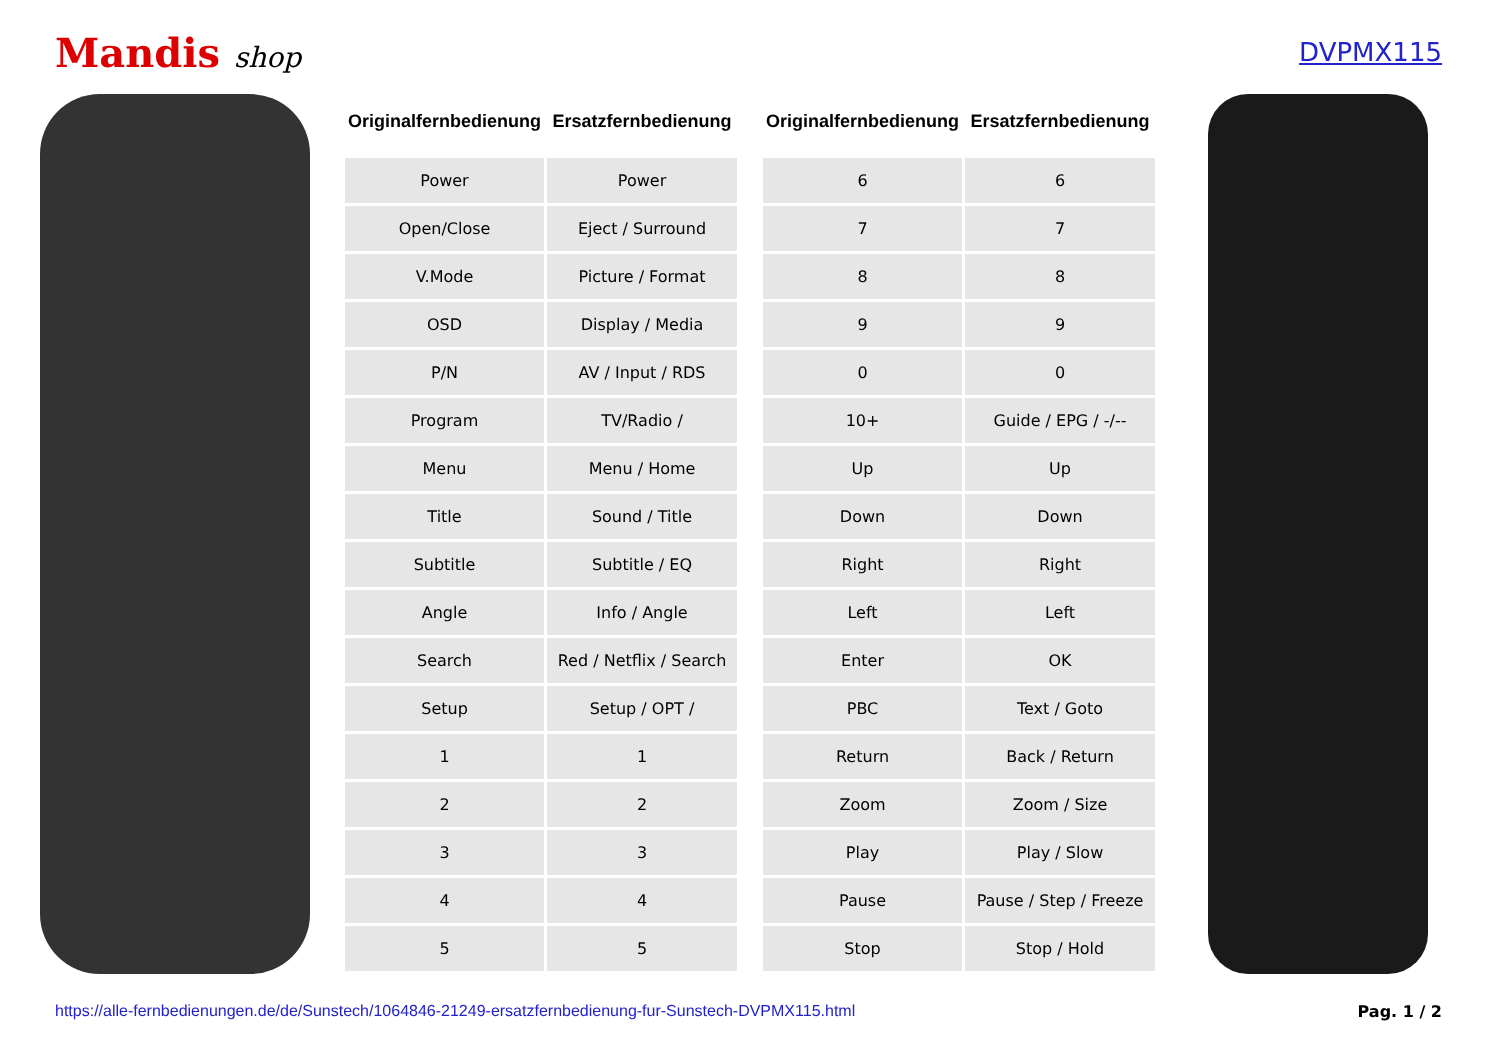Mandis shop DVPMX115
| Originalfernbedienung | Ersatzfernbedienung |
| --- | --- |
| Power | Power |
| Open/Close | Eject / Surround |
| V.Mode | Picture / Format |
| OSD | Display / Media |
| P/N | AV / Input / RDS |
| Program | TV/Radio / |
| Menu | Menu / Home |
| Title | Sound / Title |
| Subtitle | Subtitle / EQ |
| Angle | Info / Angle |
| Search | Red / Netflix / Search |
| Setup | Setup / OPT / |
| 1 | 1 |
| 2 | 2 |
| 3 | 3 |
| 4 | 4 |
| 5 | 5 |
| Originalfernbedienung | Ersatzfernbedienung |
| --- | --- |
| 6 | 6 |
| 7 | 7 |
| 8 | 8 |
| 9 | 9 |
| 0 | 0 |
| 10+ | Guide / EPG / -/-- |
| Up | Up |
| Down | Down |
| Right | Right |
| Left | Left |
| Enter | OK |
| PBC | Text / Goto |
| Return | Back / Return |
| Zoom | Zoom / Size |
| Play | Play / Slow |
| Pause | Pause / Step / Freeze |
| Stop | Stop / Hold |
https://alle-fernbedienungen.de/de/Sunstech/1064846-21249-ersatzfernbedienung-fur-Sunstech-DVPMX115.html Pag. 1 / 2